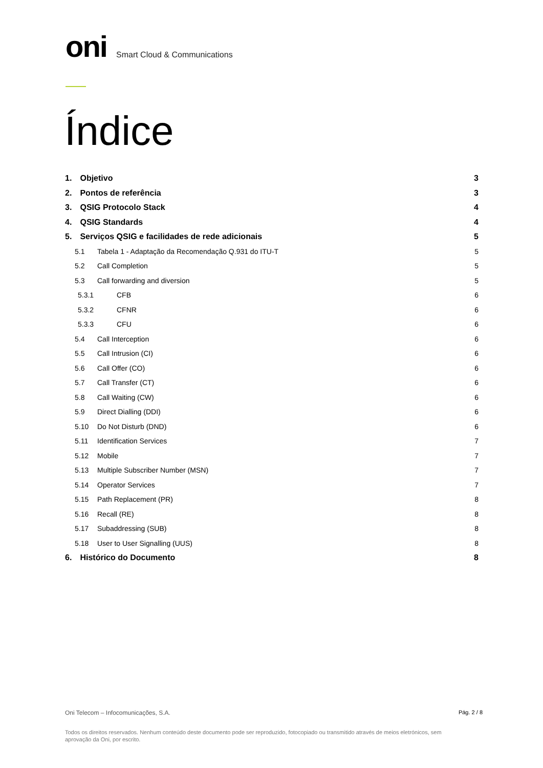oni Smart Cloud & Communications
Índice
1. Objetivo 3
2. Pontos de referência 3
3. QSIG Protocolo Stack 4
4. QSIG Standards 4
5. Serviços QSIG e facilidades de rede adicionais 5
5.1 Tabela 1 - Adaptação da Recomendação Q.931 do ITU-T 5
5.2 Call Completion 5
5.3 Call forwarding and diversion 5
5.3.1 CFB 6
5.3.2 CFNR 6
5.3.3 CFU 6
5.4 Call Interception 6
5.5 Call Intrusion (CI) 6
5.6 Call Offer (CO) 6
5.7 Call Transfer (CT) 6
5.8 Call Waiting (CW) 6
5.9 Direct Dialling (DDI) 6
5.10 Do Not Disturb (DND) 6
5.11 Identification Services 7
5.12 Mobile 7
5.13 Multiple Subscriber Number (MSN) 7
5.14 Operator Services 7
5.15 Path Replacement (PR) 8
5.16 Recall (RE) 8
5.17 Subaddressing (SUB) 8
5.18 User to User Signalling (UUS) 8
6. Histórico do Documento 8
Oni Telecom – Infocomunicações, S.A. Pág. 2 / 8
Todos os direitos reservados. Nenhum conteúdo deste documento pode ser reproduzido, fotocopiado ou transmitido através de meios eletrónicos, sem aprovação da Oni, por escrito.